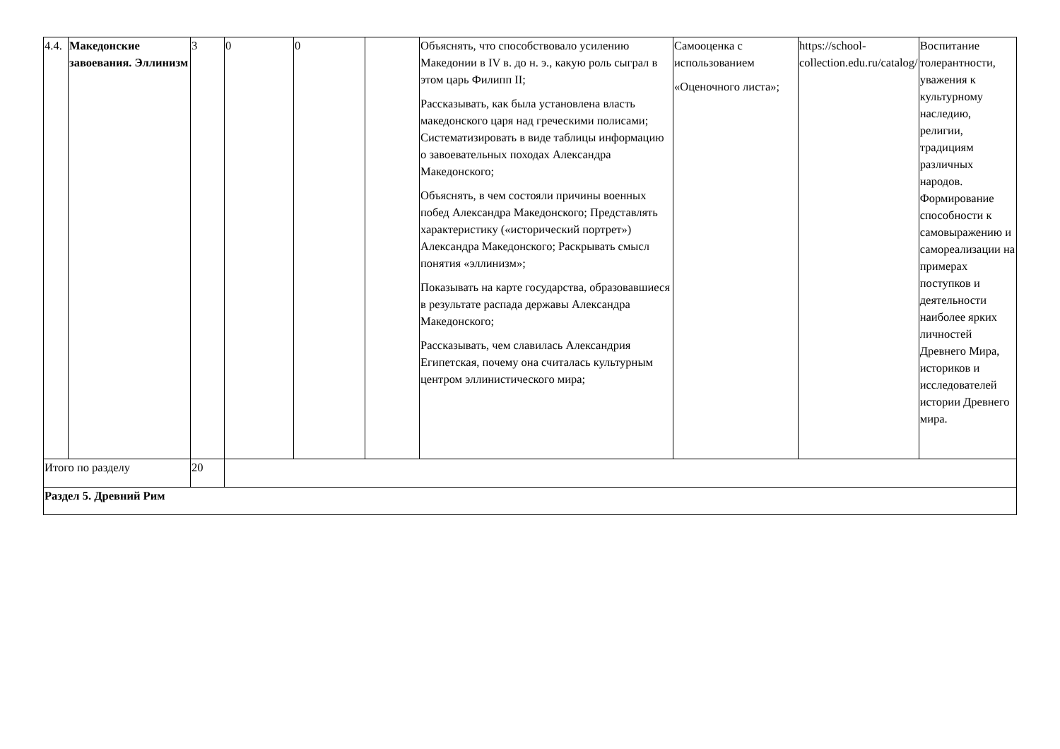| 4.4. | Македонские завоевания. Эллинизм | 3 | 0 | 0 | | Объяснять, что способствовало усилению Македонии в IV в. до н. э., какую роль сыграл в этом царь Филипп II; Рассказывать, как была установлена власть македонского царя над греческими полисами; Систематизировать в виде таблицы информацию о завоевательных походах Александра Македонского; Объяснять, в чем состояли причины военных побед Александра Македонского; Представлять характеристику («исторический портрет») Александра Македонского; Раскрывать смысл понятия «эллинизм»; Показывать на карте государства, образовавшиеся в результате распада державы Александра Македонского; Рассказывать, чем славилась Александрия Египетская, почему она считалась культурным центром эллинистического мира; | Самооценка с использованием «Оценочного листа»; | https://school-collection.edu.ru/catalog/ | Воспитание толерантности, уважения к культурному наследию, религии, традициям различных народов. Формирование способности к самовыражению и самореализации на примерах поступков и деятельности наиболее ярких личностей Древнего Мира, историков и исследователей истории Древнего мира. |
| Итого по разделу | | 20 | | | | | | | |
| Раздел 5. Древний Рим | | | | | | | | | |